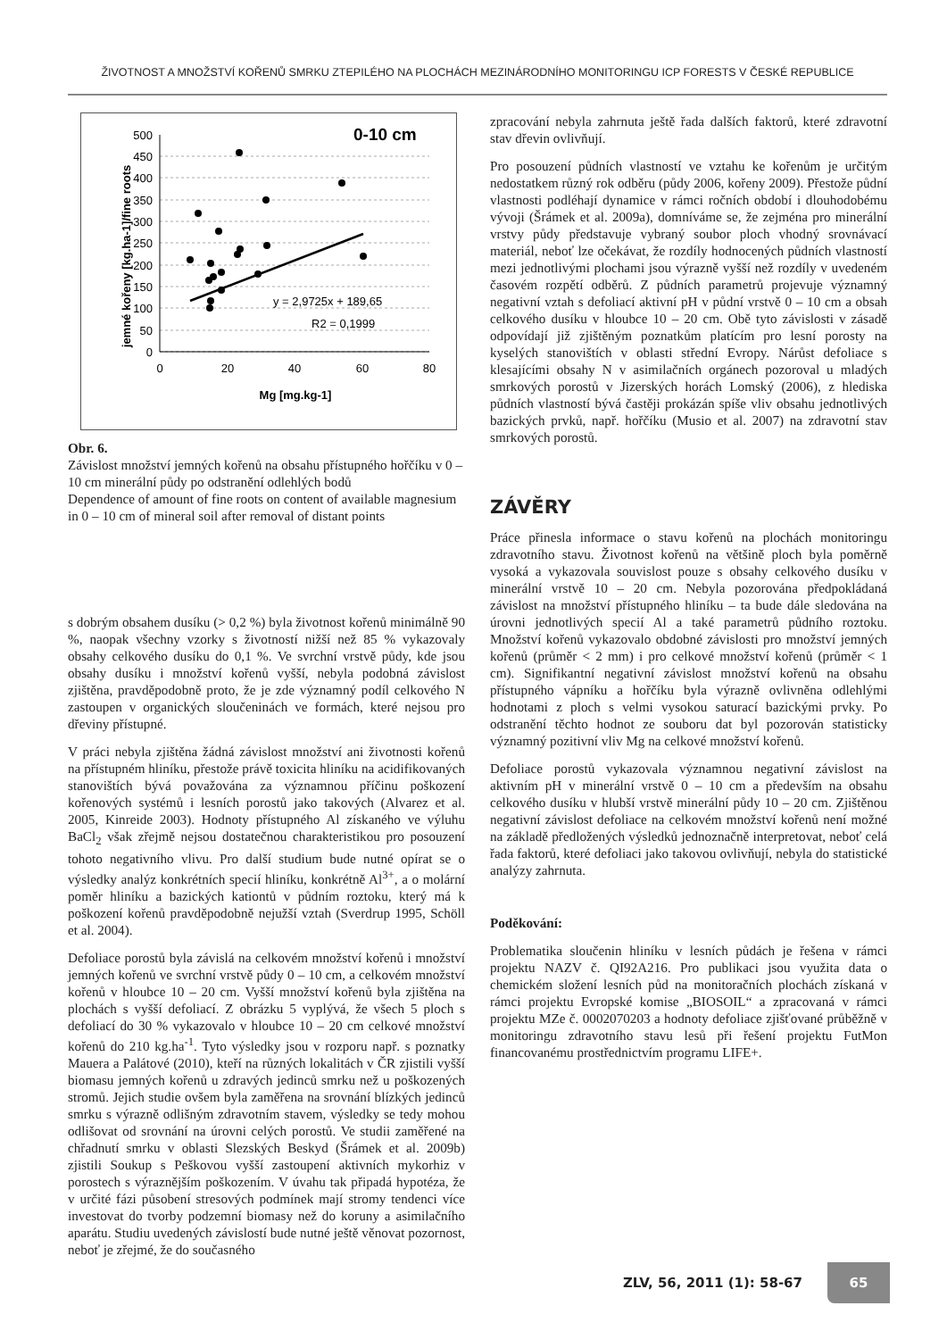ŽIVOTNOST A MNOŽSTVÍ KOŘENŮ SMRKU ZTEPILÉHO NA PLOCHÁCH MEZINÁRODNÍHO MONITORINGU ICP FORESTS V ČESKÉ REPUBLICE
0-10 cm
500
450
400
350
300
250
200
150
100
50
0
0
20
40
60
80
Mg [mg.kg-1]
jemné kořeny [kg.ha-1]/fine roots
y = 2,9725x + 189,65
R2 = 0,1999
Obr. 6.
Závislost množství jemných kořenů na obsahu přístupného hořčíku v 0 – 10 cm minerální půdy po odstranění odlehlých bodů
Dependence of amount of fine roots on content of available magnesium in 0 – 10 cm of mineral soil after removal of distant points
s dobrým obsahem dusíku (> 0,2 %) byla životnost kořenů minimálně 90 %, naopak všechny vzorky s životností nižší než 85 % vykazovaly obsahy celkového dusíku do 0,1 %. Ve svrchní vrstvě půdy, kde jsou obsahy dusíku i množství kořenů vyšší, nebyla podobná závislost zjištěna, pravděpodobně proto, že je zde významný podíl celkového N zastoupen v organických sloučeninách ve formách, které nejsou pro dřeviny přístupné.
V práci nebyla zjištěna žádná závislost množství ani životnosti kořenů na přístupném hliníku, přestože právě toxicita hliníku na acidifikovaných stanovištích bývá považována za významnou příčinu poškození kořenových systémů i lesních porostů jako takových (Alvarez et al. 2005, Kinreide 2003). Hodnoty přístupného Al získaného ve výluhu BaCl<sub>2</sub> však zřejmě nejsou dostatečnou charakteristikou pro posouzení tohoto negativního vlivu. Pro další studium bude nutné opírat se o výsledky analýz konkrétních specií hliníku, konkrétně Al<sup>3+</sup>, a o molární poměr hliníku a bazických kationtů v půdním roztoku, který má k poškození kořenů pravděpodobně nejužší vztah (Sverdrup 1995, Schöll et al. 2004).
Defoliace porostů byla závislá na celkovém množství kořenů i množství jemných kořenů ve svrchní vrstvě půdy 0 – 10 cm, a celkovém množství kořenů v hloubce 10 – 20 cm. Vyšší množství kořenů byla zjištěna na plochách s vyšší defoliací. Z obrázku 5 vyplývá, že všech 5 ploch s defoliací do 30 % vykazovalo v hloubce 10 – 20 cm celkové množství kořenů do 210 kg.ha<sup>-1</sup>. Tyto výsledky jsou v rozporu např. s poznatky Mauera a Palátové (2010), kteří na různých lokalitách v ČR zjistili vyšší biomasu jemných kořenů u zdravých jedinců smrku než u poškozených stromů. Jejich studie ovšem byla zaměřena na srovnání blízkých jedinců smrku s výrazně odlišným zdravotním stavem, výsledky se tedy mohou odlišovat od srovnání na úrovni celých porostů. Ve studii zaměřené na chřadnutí smrku v oblasti Slezských Beskyd (Šrámek et al. 2009b) zjistili Soukup s Peškovou vyšší zastoupení aktivních mykorhiz v porostech s výraznějším poškozením. V úvahu tak připadá hypotéza, že v určité fázi působení stresových podmínek mají stromy tendenci více investovat do tvorby podzemní biomasy než do koruny a asimilačního aparátu. Studiu uvedených závislostí bude nutné ještě věnovat pozornost, neboť je zřejmé, že do současného
zpracování nebyla zahrnuta ještě řada dalších faktorů, které zdravotní stav dřevin ovlivňují.
Pro posouzení půdních vlastností ve vztahu ke kořenům je určitým nedostatkem různý rok odběru (půdy 2006, kořeny 2009). Přestože půdní vlastnosti podléhají dynamice v rámci ročních období i dlouhodobému vývoji (Šrámek et al. 2009a), domníváme se, že zejména pro minerální vrstvy půdy představuje vybraný soubor ploch vhodný srovnávací materiál, neboť lze očekávat, že rozdíly hodnocených půdních vlastností mezi jednotlivými plochami jsou výrazně vyšší než rozdíly v uvedeném časovém rozpětí odběrů. Z půdních parametrů projevuje významný negativní vztah s defoliací aktivní pH v půdní vrstvě 0 – 10 cm a obsah celkového dusíku v hloubce 10 – 20 cm. Obě tyto závislosti v zásadě odpovídají již zjištěným poznatkům platícím pro lesní porosty na kyselých stanovištích v oblasti střední Evropy. Nárůst defoliace s klesajícími obsahy N v asimilačních orgánech pozoroval u mladých smrkových porostů v Jizerských horách Lomský (2006), z hlediska půdních vlastností bývá častěji prokázán spíše vliv obsahu jednotlivých bazických prvků, např. hořčíku (Musio et al. 2007) na zdravotní stav smrkových porostů.
ZÁVĚRY
Práce přinesla informace o stavu kořenů na plochách monitoringu zdravotního stavu. Životnost kořenů na většině ploch byla poměrně vysoká a vykazovala souvislost pouze s obsahy celkového dusíku v minerální vrstvě 10 – 20 cm. Nebyla pozorována předpokládaná závislost na množství přístupného hliníku – ta bude dále sledována na úrovni jednotlivých specií Al a také parametrů půdního roztoku. Množství kořenů vykazovalo obdobné závislosti pro množství jemných kořenů (průměr < 2 mm) i pro celkové množství kořenů (průměr < 1 cm). Signifikantní negativní závislost množství kořenů na obsahu přístupného vápníku a hořčíku byla výrazně ovlivněna odlehlými hodnotami z ploch s velmi vysokou saturací bazickými prvky. Po odstranění těchto hodnot ze souboru dat byl pozorován statisticky významný pozitivní vliv Mg na celkové množství kořenů.
Defoliace porostů vykazovala významnou negativní závislost na aktivním pH v minerální vrstvě 0 – 10 cm a především na obsahu celkového dusíku v hlubší vrstvě minerální půdy 10 – 20 cm. Zjištěnou negativní závislost defoliace na celkovém množství kořenů není možné na základě předložených výsledků jednoznačně interpretovat, neboť celá řada faktorů, které defoliaci jako takovou ovlivňují, nebyla do statistické analýzy zahrnuta.
Poděkování:
Problematika sloučenin hliníku v lesních půdách je řešena v rámci projektu NAZV č. QI92A216. Pro publikaci jsou využita data o chemickém složení lesních půd na monitoračních plochách získaná v rámci projektu Evropské komise „BIOSOIL“ a zpracovaná v rámci projektu MZe č. 0002070203 a hodnoty defoliace zjišťované průběžně v monitoringu zdravotního stavu lesů při řešení projektu FutMon financovanému prostřednictvím programu LIFE+.
ZLV, 56, 2011 (1): 58-67 65